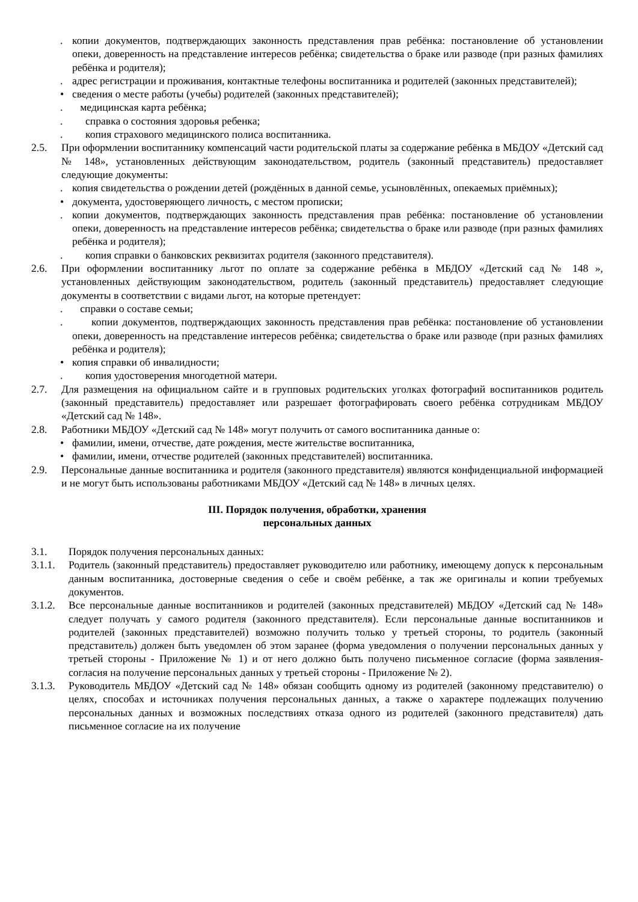. копии документов, подтверждающих законность представления прав ребёнка: постановление об установлении опеки, доверенность на представление интересов ребёнка; свидетельства о браке или разводе (при разных фамилиях ребёнка и родителя);
. адрес регистрации и проживания, контактные телефоны воспитанника и родителей (законных представителей);
• сведения о месте работы (учебы) родителей (законных представителей);
. медицинская карта ребёнка;
. справка о состояния здоровья ребенка;
. копия страхового медицинского полиса воспитанника.
2.5. При оформлении воспитаннику компенсаций части родительской платы за содержание ребёнка в МБДОУ «Детский сад № 148», установленных действующим законодательством, родитель (законный представитель) предоставляет следующие документы:
. копия свидетельства о рождении детей (рождённых в данной семье, усыновлённых, опекаемых приёмных);
• документа, удостоверяющего личность, с местом прописки;
. копии документов, подтверждающих законность представления прав ребёнка: постановление об установлении опеки, доверенность на представление интересов ребёнка; свидетельства о браке или разводе (при разных фамилиях ребёнка и родителя);
. копия справки о банковских реквизитах родителя (законного представителя).
2.6. При оформлении воспитаннику льгот по оплате за содержание ребёнка в МБДОУ «Детский сад № 148 », установленных действующим законодательством, родитель (законный представитель) предоставляет следующие документы в соответствии с видами льгот, на которые претендует:
. справки о составе семьи;
. копии документов, подтверждающих законность представления прав ребёнка: постановление об установлении опеки, доверенность на представление интересов ребёнка; свидетельства о браке или разводе (при разных фамилиях ребёнка и родителя);
• копия справки об инвалидности;
. копия удостоверения многодетной матери.
2.7. Для размещения на официальном сайте и в групповых родительских уголках фотографий воспитанников родитель (законный представитель) предоставляет или разрешает фотографировать своего ребёнка сотрудникам МБДОУ «Детский сад № 148».
2.8. Работники МБДОУ «Детский сад № 148» могут получить от самого воспитанника данные о:
• фамилии, имени, отчестве, дате рождения, месте жительстве воспитанника,
• фамилии, имени, отчестве родителей (законных представителей) воспитанника.
2.9. Персональные данные воспитанника и родителя (законного представителя) являются конфиденциальной информацией и не могут быть использованы работниками МБДОУ «Детский сад № 148» в личных целях.
III. Порядок получения, обработки, хранения
персональных данных
3.1. Порядок получения персональных данных:
3.1.1. Родитель (законный представитель) предоставляет руководителю или работнику, имеющему допуск к персональным данным воспитанника, достоверные сведения о себе и своём ребёнке, а так же оригиналы и копии требуемых документов.
3.1.2. Все персональные данные воспитанников и родителей (законных представителей) МБДОУ «Детский сад № 148» следует получать у самого родителя (законного представителя). Если персональные данные воспитанников и родителей (законных представителей) возможно получить только у третьей стороны, то родитель (законный представитель) должен быть уведомлен об этом заранее (форма уведомления о получении персональных данных у третьей стороны - Приложение № 1) и от него должно быть получено письменное согласие (форма заявления-согласия на получение персональных данных у третьей стороны - Приложение № 2).
3.1.3. Руководитель МБДОУ «Детский сад № 148» обязан сообщить одному из родителей (законному представителю) о целях, способах и источниках получения персональных данных, а также о характере подлежащих получению персональных данных и возможных последствиях отказа одного из родителей (законного представителя) дать письменное согласие на их получение